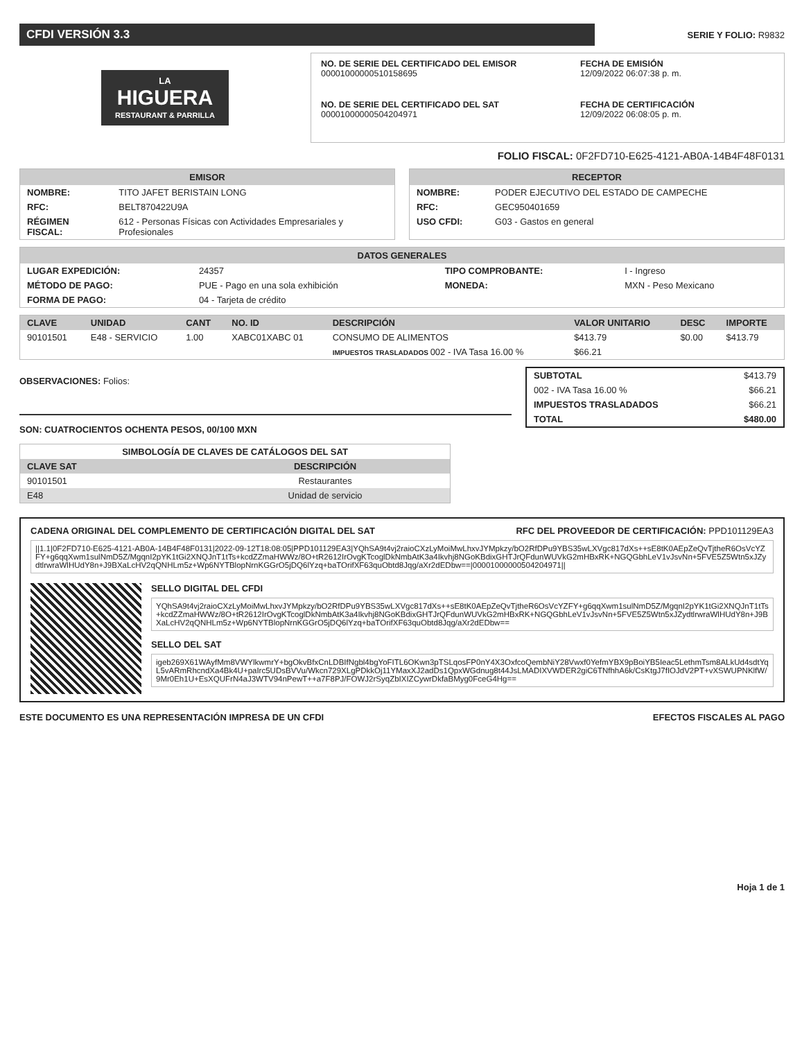CFDI VERSIÓN 3.3
SERIE Y FOLIO: R9832
LA
HIGUERA
RESTAURANT & PARRILLA
NO. DE SERIE DEL CERTIFICADO DEL EMISOR
00001000000510158695
FECHA DE EMISIÓN
12/09/2022 06:07:38 p. m.
NO. DE SERIE DEL CERTIFICADO DEL SAT
00001000000504204971
FECHA DE CERTIFICACIÓN
12/09/2022 06:08:05 p. m.
FOLIO FISCAL: 0F2FD710-E625-4121-AB0A-14B4F48F0131
EMISOR
| NOMBRE: | TITO JAFET BERISTAIN LONG |
| RFC: | BELT870422U9A |
| RÉGIMEN FISCAL: | 612 - Personas Físicas con Actividades Empresariales y Profesionales |
RECEPTOR
| NOMBRE: | PODER EJECUTIVO DEL ESTADO DE CAMPECHE |
| RFC: | GEC950401659 |
| USO CFDI: | G03 - Gastos en general |
DATOS GENERALES
| LUGAR EXPEDICIÓN: | 24357 | TIPO COMPROBANTE: | I - Ingreso |
| MÉTODO DE PAGO: | PUE - Pago en una sola exhibición | MONEDA: | MXN - Peso Mexicano |
| FORMA DE PAGO: | 04 - Tarjeta de crédito | | |
| CLAVE | UNIDAD | CANT | NO. ID | DESCRIPCIÓN | VALOR UNITARIO | DESC | IMPORTE |
| --- | --- | --- | --- | --- | --- | --- | --- |
| 90101501 | E48 - SERVICIO | 1.00 | XABC01XABC 01 | CONSUMO DE ALIMENTOS | $413.79 | $0.00 | $413.79 |
| | | | | IMPUESTOS TRASLADADOS 002 - IVA Tasa 16.00 % | $66.21 | | |
OBSERVACIONES: Folios:
SON: CUATROCIENTOS OCHENTA PESOS, 00/100 MXN
SIMBOLOGÍA DE CLAVES DE CATÁLOGOS DEL SAT
| CLAVE SAT | DESCRIPCIÓN |
| --- | --- |
| 90101501 | Restaurantes |
| E48 | Unidad de servicio |
| SUBTOTAL | $413.79 |
| 002 - IVA Tasa 16.00 % | $66.21 |
| IMPUESTOS TRASLADADOS | $66.21 |
| TOTAL | $480.00 |
CADENA ORIGINAL DEL COMPLEMENTO DE CERTIFICACIÓN DIGITAL DEL SAT RFC DEL PROVEEDOR DE CERTIFICACIÓN: PPD101129EA3
||1.1|0F2FD710-E625-4121-AB0A-14B4F48F0131|2022-09-12T18:08:05|PPD101129EA3|YQhSA9t4vj2raioCXzLyMoiMwLhxvJYMpkzy/bO2RfDPu9YBS35wLXVgc817dXs++sE8tK0AEpZeQvTjtheR6OsVcYZFY+g6qqXwm1sulNmD5Z/MgqnI2pYK1tGi2XNQJnT1tTs+kcdZZmaHWWz/8O+tR2612IrOvgKTcoglDkNmbAtK3a4Ikvhj8NGoKBdixGHTJrQFdunWUVkG2mHBxRK+NGQGbhLeV1vJsvNn+5FVE5Z5Wtn5xJZydtlrwraWlHUdY8n+J9BXaLcHV2qQNHLm5z+Wp6NYTBlopNrnKGGrO5jDQ6lYzq+baTOrifXF63quObtd8Jqg/aXr2dEDbw==|00001000000504204971||
SELLO DIGITAL DEL CFDI
YQhSA9t4vj2raioCXzLyMoiMwLhxvJYMpkzy/bO2RfDPu9YBS35wLXVgc817dXs++sE8tK0AEpZeQvTjtheR6OsVcYZFY+g6qqXwm1sulNmD5Z/MgqnI2pYK1tGi2XNQJnT1tTs+kcdZZmaHWWz/8O+tR2612IrOvgKTcoglDkNmbAtK3a4Ikvhj8NGoKBdixGHTJrQFdunWUVkG2mHBxRK+NGQGbhLeV1vJsvNn+5FVE5Z5Wtn5xJZydtlrwraWlHUdY8n+J9BXaLcHV2qQNHLm5z+Wp6NYTBlopNrnKGGrO5jDQ6lYzq+baTOrifXF63quObtd8Jqg/aXr2dEDbw==
SELLO DEL SAT
igeb269X61WAyfMm8VWYlkwmrY+bgOkvBfxCnLDBIfNgbl4bgYoFITL6OKwn3pTSLqosFP0nY4X3OxfcoQembNiY28Vwxf0YefmYBX9pBoiYB5Ieac5LethmTsm8ALkUd4sdtYqL5vARmRhcndXa4Bk4U+paIrc5UDsBVVu/Wkcn729XLgPDkkOj11YMaxXJ2adDs1QpxWGdnug8t44JsLMADIXVWDER2giC6TNfhhA6k/CsKtgJ7fIOJdV2PT+vXSWUPNKlfW/9Mr0Eh1U+EsXQUFrN4aJ3WTV94nPewT++a7F8PJ/FOWJ2rSyqZbIXIZCywrDkfaBMyg0FceG4Hg==
ESTE DOCUMENTO ES UNA REPRESENTACIÓN IMPRESA DE UN CFDI EFECTOS FISCALES AL PAGO
Hoja 1 de 1